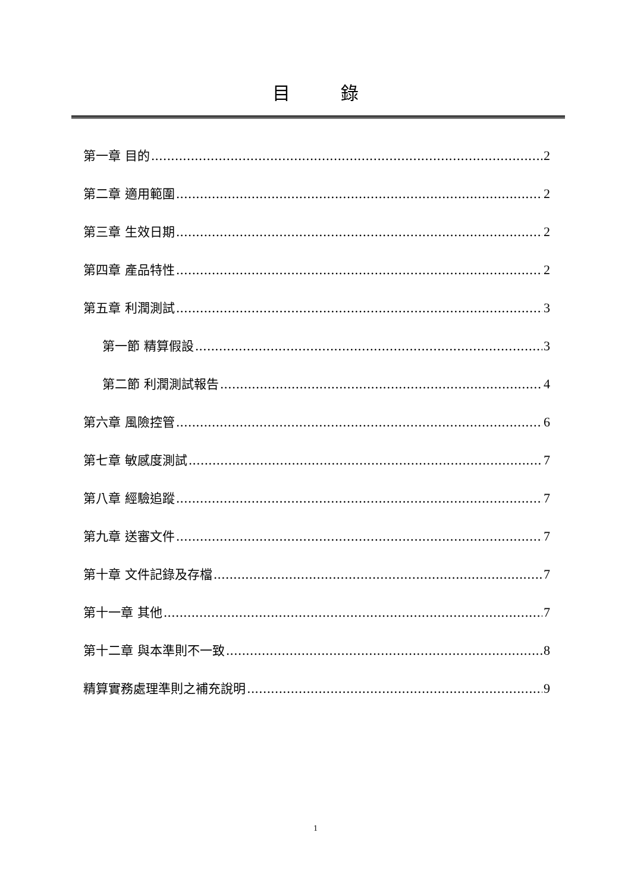目 錄
第一章 目的 2
第二章 適用範圍 2
第三章 生效日期 2
第四章 產品特性 2
第五章 利潤測試 3
第一節 精算假設 3
第二節 利潤測試報告 4
第六章 風險控管 6
第七章 敏感度測試 7
第八章 經驗追蹤 7
第九章 送審文件 7
第十章 文件記錄及存檔 7
第十一章 其他 7
第十二章 與本準則不一致 8
精算實務處理準則之補充說明 9
1